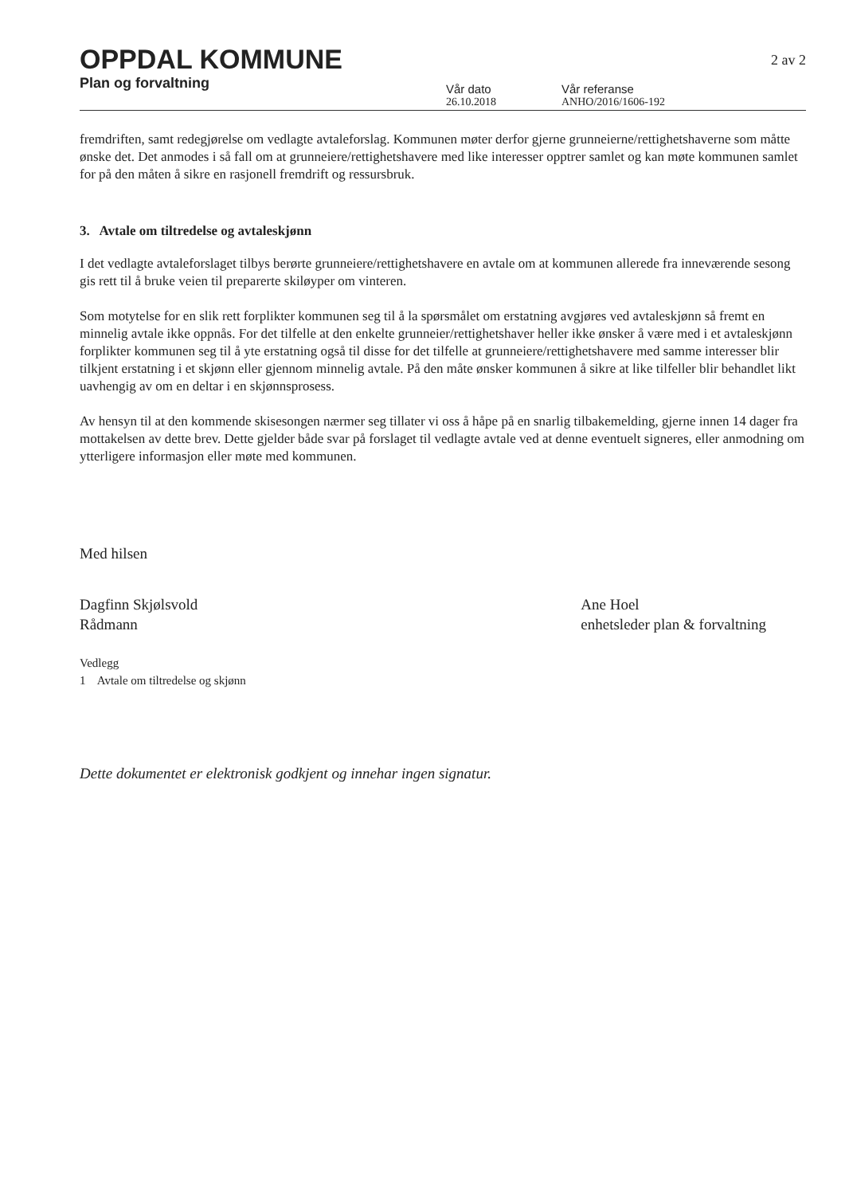OPPDAL KOMMUNE
Plan og forvaltning
Vår dato
26.10.2018
Vår referanse
ANHO/2016/1606-192
2 av 2
fremdriften, samt redegjørelse om vedlagte avtaleforslag. Kommunen møter derfor gjerne grunneierne/rettighetshaverne som måtte ønske det. Det anmodes i så fall om at grunneiere/rettighetshavere med like interesser opptrer samlet og kan møte kommunen samlet for på den måten å sikre en rasjonell fremdrift og ressursbruk.
3. Avtale om tiltredelse og avtaleskjønn
I det vedlagte avtaleforslaget tilbys berørte grunneiere/rettighetshavere en avtale om at kommunen allerede fra inneværende sesong gis rett til å bruke veien til preparerte skiløyper om vinteren.
Som motytelse for en slik rett forplikter kommunen seg til å la spørsmålet om erstatning avgjøres ved avtaleskjønn så fremt en minnelig avtale ikke oppnås. For det tilfelle at den enkelte grunneier/rettighetshaver heller ikke ønsker å være med i et avtaleskjønn forplikter kommunen seg til å yte erstatning også til disse for det tilfelle at grunneiere/rettighetshavere med samme interesser blir tilkjent erstatning i et skjønn eller gjennom minnelig avtale. På den måte ønsker kommunen å sikre at like tilfeller blir behandlet likt uavhengig av om en deltar i en skjønnsprosess.
Av hensyn til at den kommende skisesongen nærmer seg tillater vi oss å håpe på en snarlig tilbakemelding, gjerne innen 14 dager fra mottakelsen av dette brev. Dette gjelder både svar på forslaget til vedlagte avtale ved at denne eventuelt signeres, eller anmodning om ytterligere informasjon eller møte med kommunen.
Med hilsen
Dagfinn Skjølsvold
Rådmann
Ane Hoel
enhetsleder plan & forvaltning
Vedlegg
1 Avtale om tiltredelse og skjønn
Dette dokumentet er elektronisk godkjent og innehar ingen signatur.